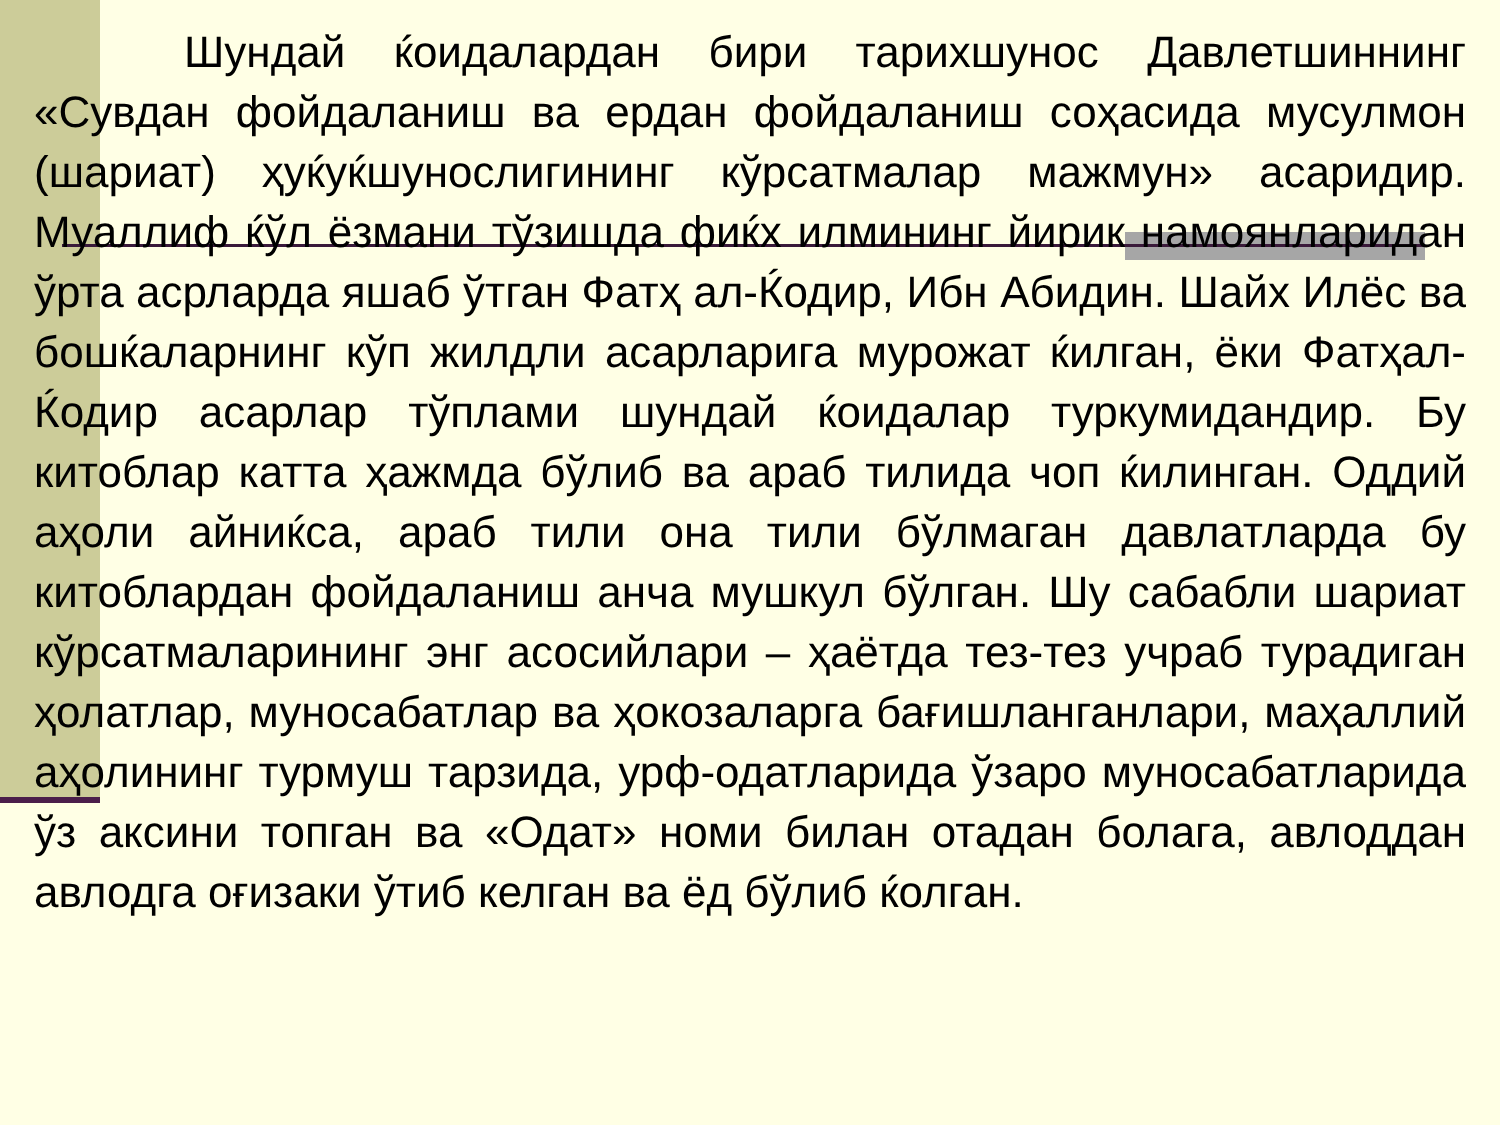Шундай ќоидалардан бири тарихшунос Давлетшиннинг «Сувдан фойдаланиш ва ердан фойдаланиш соҳасида мусулмон (шариат) ҳуќуќшунослигининг кўрсатмалар мажмун» асаридир. Муаллиф ќўл ёзмани тўзишда фиќх илмининг йирик намоянларидан ўрта асрларда яшаб ўтган Фатҳ ал-Ќодир, Ибн Абидин. Шайх Илёс ва бошќаларнинг кўп жилдли асарларига мурожат ќилган, ёки Фатҳал-Ќодир асарлар тўплами шундай ќоидалар туркумидандир. Бу китоблар катта ҳажмда бўлиб ва араб тилида чоп ќилинган. Оддий аҳоли айниќса, араб тили она тили бўлмаган давлатларда бу китоблардан фойдаланиш анча мушкул бўлган. Шу сабабли шариат кўрсатмаларининг энг асосийлари – ҳаётда тез-тез учраб турадиган ҳолатлар, муносабатлар ва ҳокозаларга бағишланганлари, маҳаллий аҳолининг турмуш тарзида, урф-одатларида ўзаро муносабатларида ўз аксини топган ва «Одат» номи билан отадан болага, авлоддан авлодга оғизаки ўтиб келган ва ёд бўлиб ќолган.